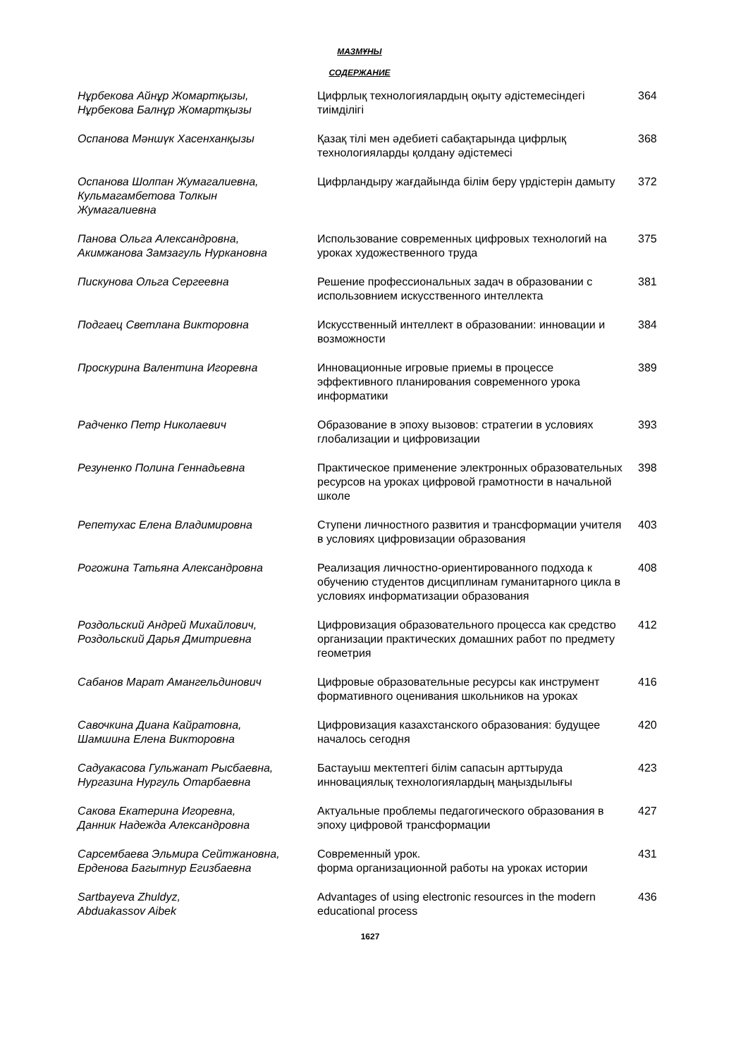МАЗМҰНЫ
СОДЕРЖАНИЕ
| Нұрбекова Айнұр Жомартқызы, Нұрбекова Балнұр Жомартқызы | Цифрлық технологиялардың оқыту әдістемесіндегі тиімділігі | 364 |
| Оспанова Мәншүк Хасенханқызы | Қазақ тілі мен әдебиеті сабақтарында цифрлық технологияларды қолдану әдістемесі | 368 |
| Оспанова Шолпан Жумагалиевна, Кульмагамбетова Толкын Жумагалиевна | Цифрландыру жағдайында білім беру үрдістерін дамыту | 372 |
| Панова Ольга Александровна, Акимжанова Замзагуль Нуркановна | Использование современных цифровых технологий на уроках художественного труда | 375 |
| Пискунова Ольга Сергеевна | Решение профессиональных задач в образовании с использовнием искусственного интеллекта | 381 |
| Подгаец Светлана Викторовна | Искусственный интеллект в образовании: инновации и возможности | 384 |
| Проскурина Валентина Игоревна | Инновационные игровые приемы в процессе эффективного планирования современного урока информатики | 389 |
| Радченко Петр Николаевич | Образование в эпоху вызовов: стратегии в условиях глобализации и цифровизации | 393 |
| Резуненко Полина Геннадьевна | Практическое применение электронных образовательных ресурсов на уроках цифровой грамотности в начальной школе | 398 |
| Репетухас Елена Владимировна | Ступени личностного развития и трансформации учителя в условиях цифровизации образования | 403 |
| Рогожина Татьяна Александровна | Реализация личностно-ориентированного подхода к обучению студентов дисциплинам гуманитарного цикла в условиях информатизации образования | 408 |
| Роздольский Андрей Михайлович, Роздольский Дарья Дмитриевна | Цифровизация образовательного процесса как средство организации практических домашних работ по предмету геометрия | 412 |
| Сабанов Марат Амангельдинович | Цифровые образовательные ресурсы как инструмент формативного оценивания школьников на уроках | 416 |
| Савочкина Диана Кайратовна, Шамшина Елена Викторовна | Цифровизация казахстанского образования: будущее началось сегодня | 420 |
| Садуакасова Гульжанат Рысбаевна, Нургазина Нургуль Отарбаевна | Бастауыш мектептегі білім сапасын арттыруда инновациялық технологиялардың маңыздылығы | 423 |
| Сакова Екатерина Игоревна, Данник Надежда Александровна | Актуальные проблемы педагогического образования в эпоху цифровой трансформации | 427 |
| Сарсембаева Эльмира Сейтжановна, Ерденова Багытнур Егизбаевна | Современный урок. форма организационной работы на уроках истории | 431 |
| Sartbayeva Zhuldyz, Abduakassov Aibek | Advantages of using electronic resources in the modern educational process | 436 |
1627